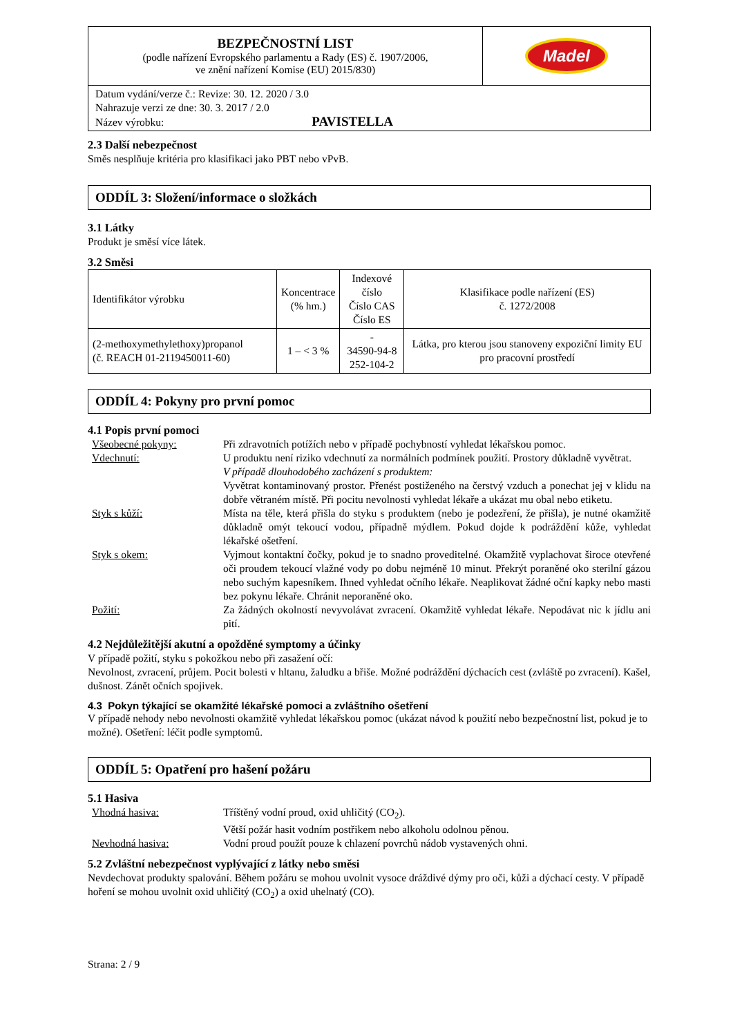| BEZPEČNOSTNÍ LIST (podle nařízení Evropského parlamentu a Rady (ES) č. 1907/2006, ve znění nařízení Komise (EU) 2015/830) | Madel |
| Datum vydání/verze č.: Revize: 30. 12. 2020 / 3.0 Nahrazuje verzi ze dne: 30. 3. 2017 / 2.0 Název výrobku: PAVISTELLA | |
2.3 Další nebezpečnost
Směs nesplňuje kritéria pro klasifikaci jako PBT nebo vPvB.
ODDÍL 3: Složení/informace o složkách
3.1 Látky
Produkt je směsí více látek.
3.2 Směsi
| Identifikátor výrobku | Koncentrace (% hm.) | Indexové číslo Číslo CAS Číslo ES | Klasifikace podle nařízení (ES) č. 1272/2008 |
| (2-methoxymethylethoxy)propanol (č. REACH 01-2119450011-60) | 1 – < 3 % | - 34590-94-8 252-104-2 | Látka, pro kterou jsou stanoveny expoziční limity EU pro pracovní prostředí |
ODDÍL 4: Pokyny pro první pomoc
4.1 Popis první pomoci
| Všeobecné pokyny: | Při zdravotních potížích nebo v případě pochybností vyhledat lékařskou pomoc. |
| Vdechnutí: | U produktu není riziko vdechnutí za normálních podmínek použití. Prostory důkladně vyvětrat. V případě dlouhodobého zacházení s produktem: Vyvětrat kontaminovaný prostor. Přenést postiženého na čerstvý vzduch a ponechat jej v klidu na dobře větraném místě. Při pocitu nevolnosti vyhledat lékaře a ukázat mu obal nebo etiketu. |
| Styk s kůží: | Místa na těle, která přišla do styku s produktem (nebo je podezření, že přišla), je nutné okamžitě důkladně omýt tekoucí vodou, případně mýdlem. Pokud dojde k podráždění kůže, vyhledat lékařské ošetření. |
| Styk s okem: | Vyjmout kontaktní čočky, pokud je to snadno proveditelné. Okamžitě vyplachovat široce otevřené oči proudem tekoucí vlažné vody po dobu nejméně 10 minut. Překrýt poraněné oko sterilní gázou nebo suchým kapesníkem. Ihned vyhledat očního lékaře. Neaplikovat žádné oční kapky nebo masti bez pokynu lékaře. Chránit neporaněné oko. |
| Požití: | Za žádných okolností nevyvolávat zvracení. Okamžitě vyhledat lékaře. Nepodávat nic k jídlu ani pití. |
4.2 Nejdůležitější akutní a opožděné symptomy a účinky
V případě požití, styku s pokožkou nebo při zasažení očí:
Nevolnost, zvracení, průjem. Pocit bolesti v hltanu, žaludku a břiše. Možné podráždění dýchacích cest (zvláště po zvracení). Kašel, dušnost. Zánět očních spojivek.
4.3 Pokyn týkající se okamžité lékařské pomoci a zvláštního ošetření
V případě nehody nebo nevolnosti okamžitě vyhledat lékařskou pomoc (ukázat návod k použití nebo bezpečnostní list, pokud je to možné). Ošetření: léčit podle symptomů.
ODDÍL 5: Opatření pro hašení požáru
5.1 Hasiva
| Vhodná hasiva: | Tříštěný vodní proud, oxid uhličitý (CO<sub>2</sub>). Větší požár hasit vodním postřikem nebo alkoholu odolnou pěnou. |
| Nevhodná hasiva: | Vodní proud použít pouze k chlazení povrchů nádob vystavených ohni. |
5.2 Zvláštní nebezpečnost vyplývající z látky nebo směsi
Nevdechovat produkty spalování. Během požáru se mohou uvolnit vysoce dráždivé dýmy pro oči, kůži a dýchací cesty. V případě hoření se mohou uvolnit oxid uhličitý (CO<sub>2</sub>) a oxid uhelnatý (CO).
Strana: 2 / 9